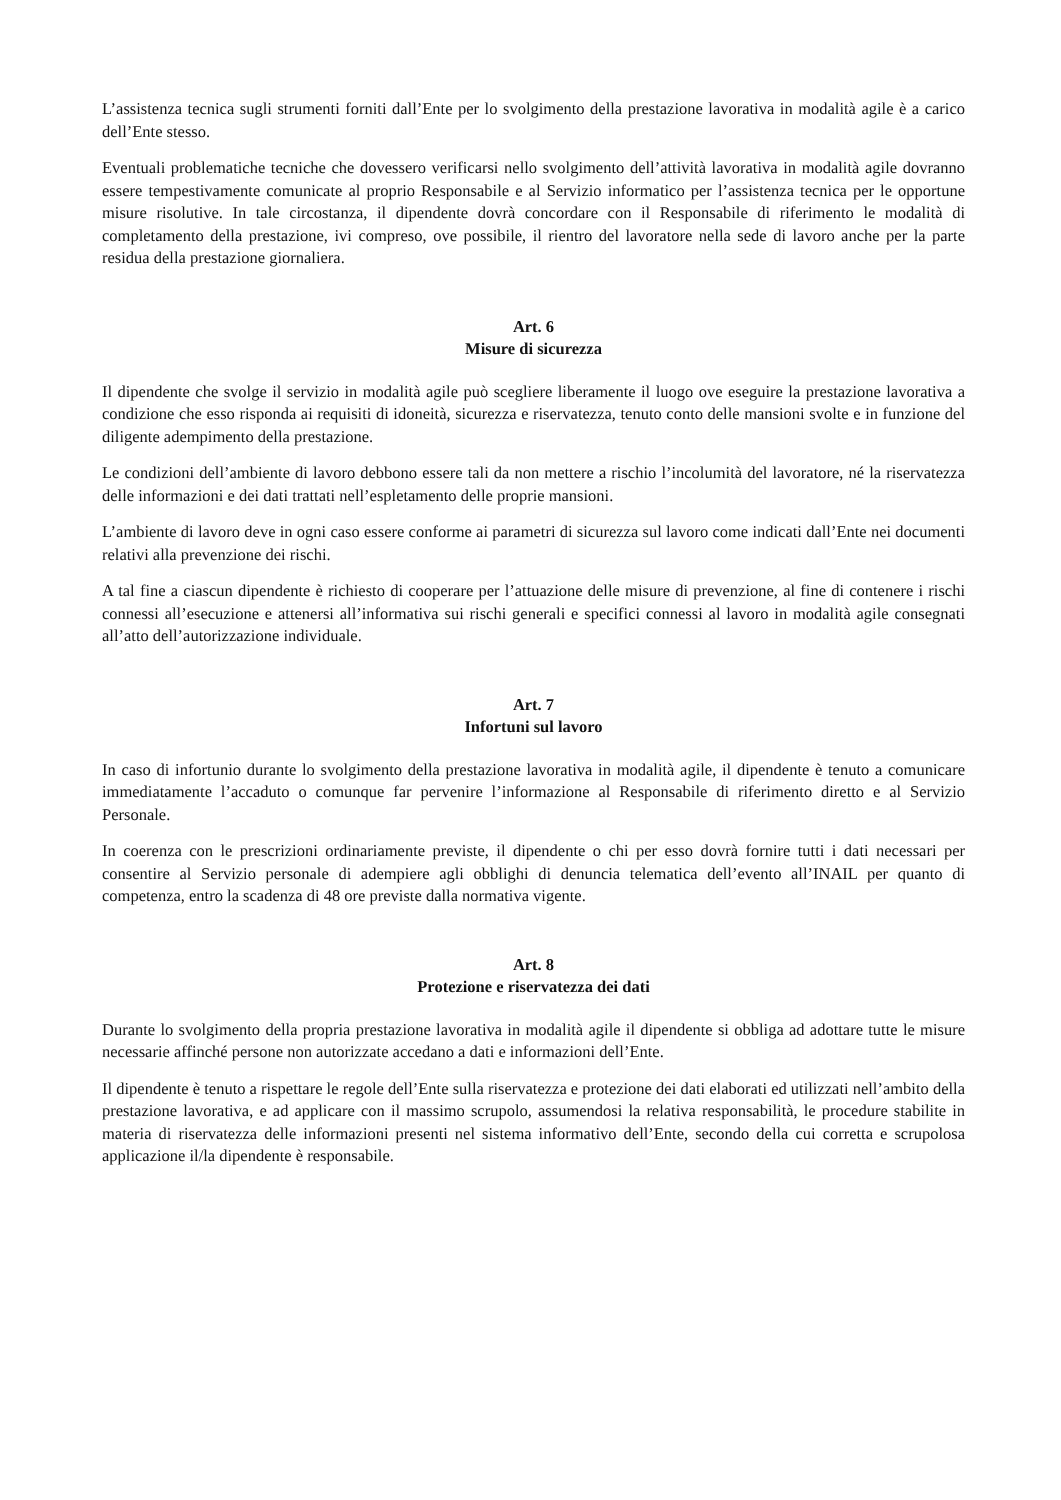L’assistenza tecnica sugli strumenti forniti dall’Ente per lo svolgimento della prestazione lavorativa in modalità agile è a carico dell’Ente stesso.
Eventuali problematiche tecniche che dovessero verificarsi nello svolgimento dell’attività lavorativa in modalità agile dovranno essere tempestivamente comunicate al proprio Responsabile e al Servizio informatico per l’assistenza tecnica per le opportune misure risolutive. In tale circostanza, il dipendente dovrà concordare con il Responsabile di riferimento le modalità di completamento della prestazione, ivi compreso, ove possibile, il rientro del lavoratore nella sede di lavoro anche per la parte residua della prestazione giornaliera.
Art. 6
Misure di sicurezza
Il dipendente che svolge il servizio in modalità agile può scegliere liberamente il luogo ove eseguire la prestazione lavorativa a condizione che esso risponda ai requisiti di idoneità, sicurezza e riservatezza, tenuto conto delle mansioni svolte e in funzione del diligente adempimento della prestazione.
Le condizioni dell’ambiente di lavoro debbono essere tali da non mettere a rischio l’incolumità del lavoratore, né la riservatezza delle informazioni e dei dati trattati nell’espletamento delle proprie mansioni.
L’ambiente di lavoro deve in ogni caso essere conforme ai parametri di sicurezza sul lavoro come indicati dall’Ente nei documenti relativi alla prevenzione dei rischi.
A tal fine a ciascun dipendente è richiesto di cooperare per l’attuazione delle misure di prevenzione, al fine di contenere i rischi connessi all’esecuzione e attenersi all’informativa sui rischi generali e specifici connessi al lavoro in modalità agile consegnati all’atto dell’autorizzazione individuale.
Art. 7
Infortuni sul lavoro
In caso di infortunio durante lo svolgimento della prestazione lavorativa in modalità agile, il dipendente è tenuto a comunicare immediatamente l’accaduto o comunque far pervenire l’informazione al Responsabile di riferimento diretto e al Servizio Personale.
In coerenza con le prescrizioni ordinariamente previste, il dipendente o chi per esso dovrà fornire tutti i dati necessari per consentire al Servizio personale di adempiere agli obblighi di denuncia telematica dell’evento all’INAIL per quanto di competenza, entro la scadenza di 48 ore previste dalla normativa vigente.
Art. 8
Protezione e riservatezza dei dati
Durante lo svolgimento della propria prestazione lavorativa in modalità agile il dipendente si obbliga ad adottare tutte le misure necessarie affinché persone non autorizzate accedano a dati e informazioni dell’Ente.
Il dipendente è tenuto a rispettare le regole dell’Ente sulla riservatezza e protezione dei dati elaborati ed utilizzati nell’ambito della prestazione lavorativa, e ad applicare con il massimo scrupolo, assumendosi la relativa responsabilità, le procedure stabilite in materia di riservatezza delle informazioni presenti nel sistema informativo dell’Ente, secondo della cui corretta e scrupolosa applicazione il/la dipendente è responsabile.